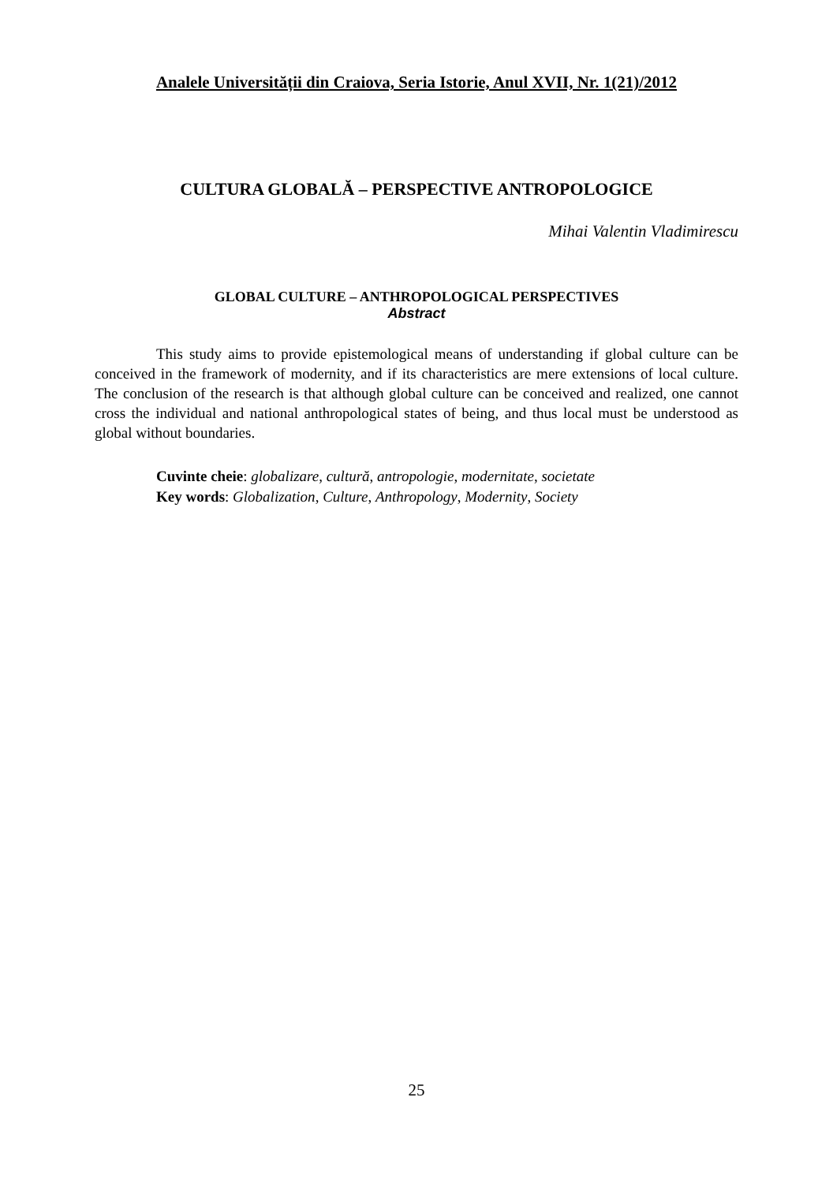Analele Universității din Craiova, Seria Istorie, Anul XVII, Nr. 1(21)/2012
CULTURA GLOBALĂ – PERSPECTIVE ANTROPOLOGICE
Mihai Valentin Vladimirescu
GLOBAL CULTURE – ANTHROPOLOGICAL PERSPECTIVES
Abstract
This study aims to provide epistemological means of understanding if global culture can be conceived in the framework of modernity, and if its characteristics are mere extensions of local culture. The conclusion of the research is that although global culture can be conceived and realized, one cannot cross the individual and national anthropological states of being, and thus local must be understood as global without boundaries.
Cuvinte cheie: globalizare, cultură, antropologie, modernitate, societate
Key words: Globalization, Culture, Anthropology, Modernity, Society
25